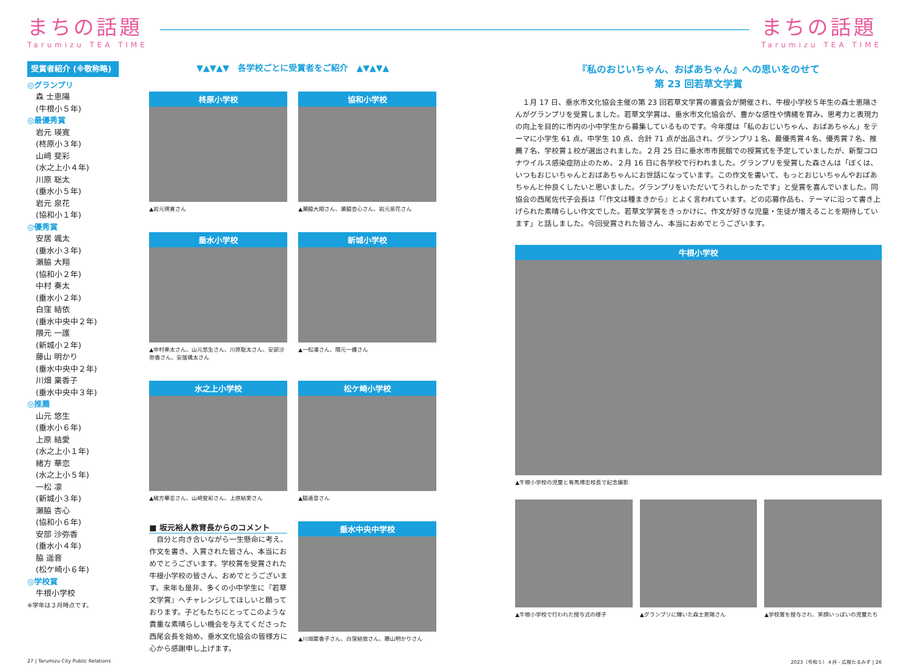まちの話題
Tarumizu TEA TIME
まちの話題
Tarumizu TEA TIME
受賞者紹介 (※敬称略)
◎グランプリ
森 士恵陽
(牛根小５年)
◎最優秀賞
岩元 瑛寛
(柊原小３年)
山﨑 斐彩
(水之上小４年)
川原 聡太
(垂水小５年)
岩元 泉花
(協和小１年)
◎優秀賞
安居 颯太
(垂水小３年)
瀬脇 大翔
(協和小２年)
中村 奏太
(垂水小２年)
白窪 結依
(垂水中央中２年)
隈元 一護
(新城小２年)
藤山 明かり
(垂水中央中２年)
川畑 稟香子
(垂水中央中３年)
◎推薦
山元 悠生
(垂水小６年)
上原 結愛
(水之上小１年)
緒方 華恋
(水之上小５年)
一松 凛
(新城小３年)
瀬脇 杏心
(協和小６年)
安部 沙弥香
(垂水小４年)
脇 遥音
(松ケ崎小６年)
◎学校賞
牛根小学校
※学年は３月時点です。
▼▲▼▲▼　各学校ごとに受賞者をご紹介　▲▼▲▼▲
柊原小学校
▲岩元瑛寛さん
協和小学校
▲瀬脇大翔さん、瀬脇杏心さん、岩元泉花さん
垂水小学校
▲中村奏太さん、山元悠生さん、川原聡太さん、安部沙弥香さん、安居颯太さん
新城小学校
▲一松凜さん、隈元一護さん
水之上小学校
▲緒方華恋さん、山﨑斐彩さん、上原結愛さん
松ケ崎小学校
▲脇遥音さん
■ 坂元裕人教育長からのコメント
　自分と向き合いながら一生懸命に考え、作文を書き、入賞された皆さん、本当におめでとうございます。学校賞を受賞された牛根小学校の皆さん、おめでとうございます。来年も是非、多くの小中学生に『若草文学賞』へチャレンジしてほしいと願っております。子どもたちにとってこのような貴重な素晴らしい機会を与えてくださった西尾会長を始め、垂水文化協会の皆様方に心から感謝申し上げます。
垂水中央中学校
▲川畑稟香子さん、白窪結依さん、藤山明かりさん
『私のおじいちゃん、おばあちゃん』への思いをのせて
第 23 回若草文学賞
　１月 17 日、垂水市文化協会主催の第 23 回若草文学賞の審査会が開催され、牛根小学校５年生の森士恵陽さんがグランプリを受賞しました。若草文学賞は、垂水市文化協会が、豊かな感性や情緒を育み、思考力と表現力の向上を目的に市内の小中学生から募集しているものです。今年度は「私のおじいちゃん、おばあちゃん」をテーマに小学生 61 点、中学生 10 点、合計 71 点が出品され、グランプリ１名、最優秀賞４名、優秀賞７名、推薦７名、学校賞１校が選出されました。２月 25 日に垂水市市民館での授賞式を予定していましたが、新型コロナウイルス感染症防止のため、２月 16 日に各学校で行われました。グランプリを受賞した森さんは「ぼくは、いつもおじいちゃんとおばあちゃんにお世話になっています。この作文を書いて、もっとおじいちゃんやおばあちゃんと仲良くしたいと思いました。グランプリをいただいてうれしかったです」と受賞を喜んでいました。同協会の西尾佐代子会長は「『作文は種まきから』とよく言われています。どの応募作品も、テーマに沿って書き上げられた素晴らしい作文でした。若草文学賞をきっかけに、作文が好きな児童・生徒が増えることを期待しています」と話しました。今回受賞された皆さん、本当におめでとうございます。
牛根小学校
▲牛根小学校の児童と有馬博志校長で記念撮影
▲牛根小学校で行われた授与式の様子 ▲グランプリに輝いた森士恵陽さん ▲学校賞を授与され、笑顔いっぱいの児童たち
27 | Tarumizu City Public Relations 2023（令和５）４月 - 広報たるみず | 26